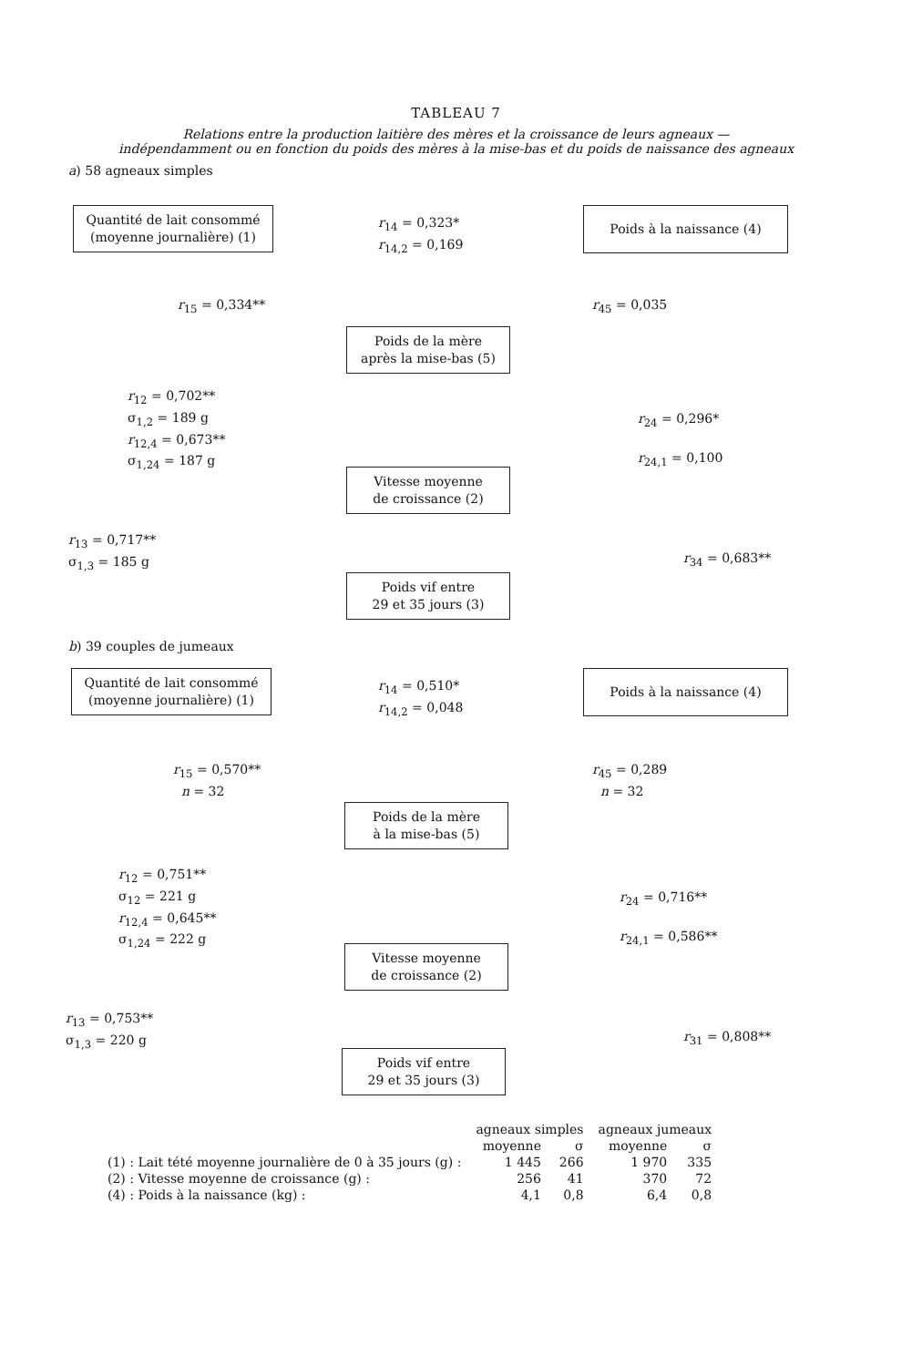TABLEAU 7
Relations entre la production laitière des mères et la croissance de leurs agneaux —
indépendamment ou en fonction du poids des mères à la mise-bas et du poids de naissance des agneaux
a) 58 agneaux simples
Quantité de lait consommé
(moyenne journalière) (1)
r<sub>14</sub> = 0,323*
r<sub>14,2</sub> = 0,169
Poids à la naissance (4)
r<sub>15</sub> = 0,334** r<sub>45</sub> = 0,035
Poids de la mère
après la mise-bas (5)
r<sub>12</sub> = 0,702**
σ<sub>1,2</sub> = 189 g
r<sub>12,4</sub> = 0,673**
σ<sub>1,24</sub> = 187 g
r<sub>24</sub> = 0,296*
r<sub>24,1</sub> = 0,100
Vitesse moyenne
de croissance (2)
r<sub>13</sub> = 0,717**
σ<sub>1,3</sub> = 185 g
r<sub>34</sub> = 0,683**
Poids vif entre
29 et 35 jours (3)
b) 39 couples de jumeaux
Quantité de lait consommé
(moyenne journalière) (1)
r<sub>14</sub> = 0,510*
r<sub>14,2</sub> = 0,048
Poids à la naissance (4)
r<sub>15</sub> = 0,570**
n = 32
r<sub>45</sub> = 0,289
n = 32
Poids de la mère
à la mise-bas (5)
r<sub>12</sub> = 0,751**
σ<sub>12</sub> = 221 g
r<sub>12,4</sub> = 0,645**
σ<sub>1,24</sub> = 222 g
r<sub>24</sub> = 0,716**
r<sub>24,1</sub> = 0,586**
Vitesse moyenne
de croissance (2)
r<sub>13</sub> = 0,753**
σ<sub>1,3</sub> = 220 g
r<sub>31</sub> = 0,808**
Poids vif entre
29 et 35 jours (3)
| | agneaux simples | | agneaux jumeaux | |
| --- | --- | --- | --- | --- |
| | moyenne | σ | moyenne | σ |
| (1) : Lait tété moyenne journalière de 0 à 35 jours (g) : | 1 445 | 266 | 1 970 | 335 |
| (2) : Vitesse moyenne de croissance (g) : | 256 | 41 | 370 | 72 |
| (4) : Poids à la naissance (kg) : | 4,1 | 0,8 | 6,4 | 0,8 |